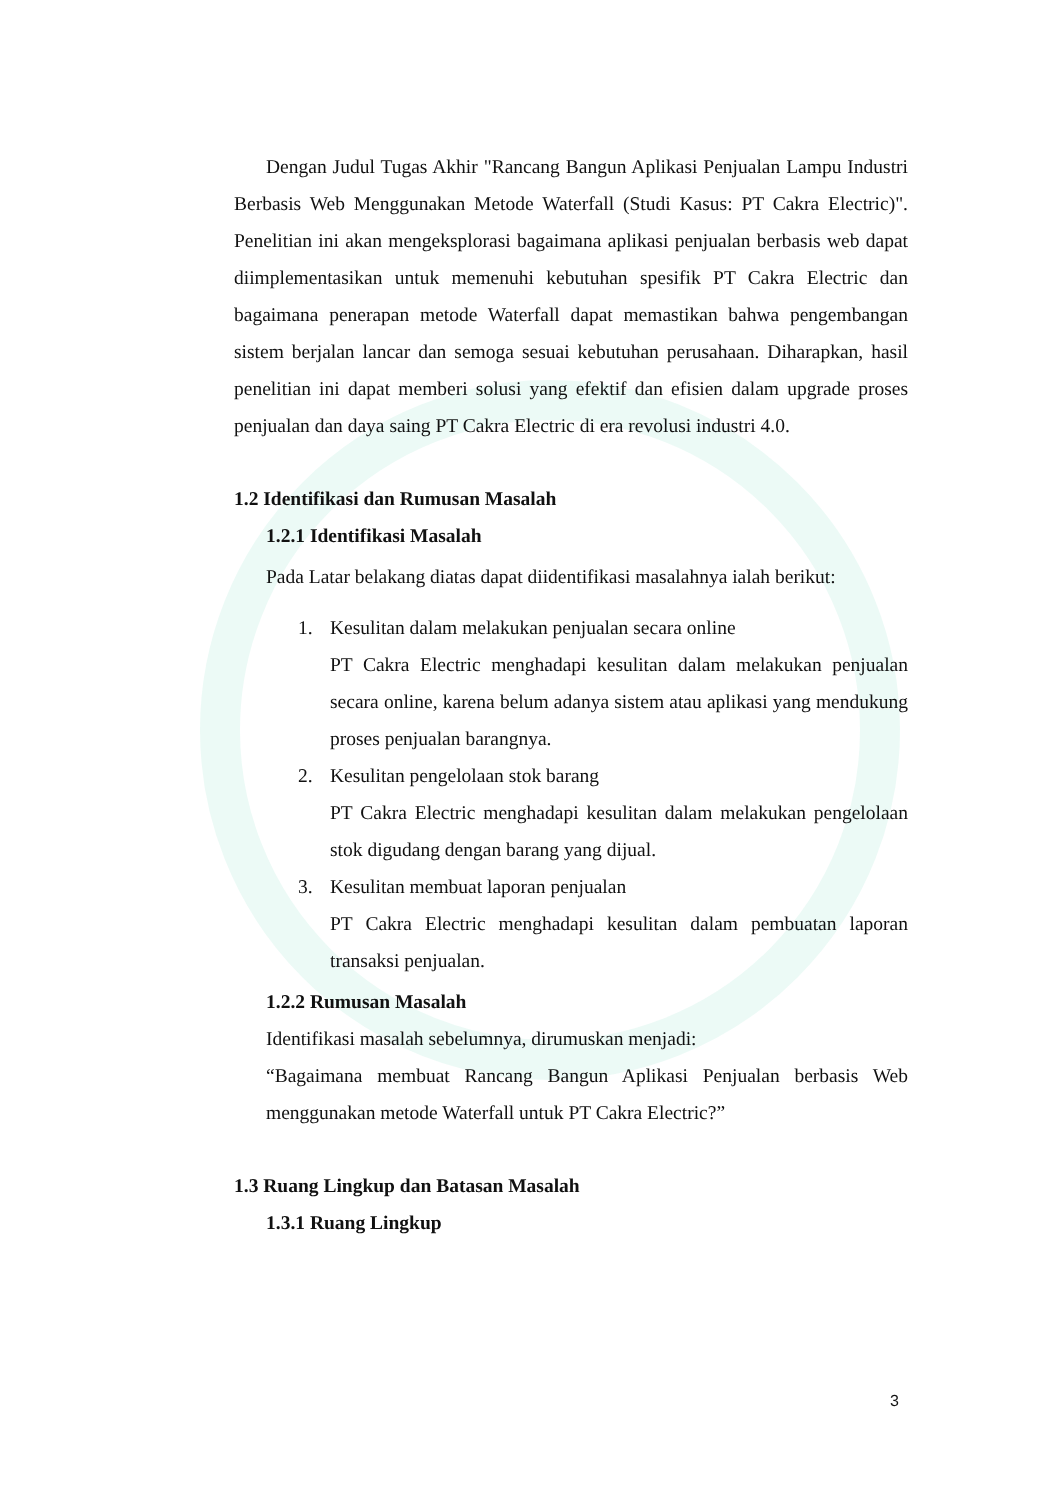Dengan Judul Tugas Akhir "Rancang Bangun Aplikasi Penjualan Lampu Industri Berbasis Web Menggunakan Metode Waterfall (Studi Kasus: PT Cakra Electric)". Penelitian ini akan mengeksplorasi bagaimana aplikasi penjualan berbasis web dapat diimplementasikan untuk memenuhi kebutuhan spesifik PT Cakra Electric dan bagaimana penerapan metode Waterfall dapat memastikan bahwa pengembangan sistem berjalan lancar dan semoga sesuai kebutuhan perusahaan. Diharapkan, hasil penelitian ini dapat memberi solusi yang efektif dan efisien dalam upgrade proses penjualan dan daya saing PT Cakra Electric di era revolusi industri 4.0.
1.2 Identifikasi dan Rumusan Masalah
1.2.1 Identifikasi Masalah
Pada Latar belakang diatas dapat diidentifikasi masalahnya ialah berikut:
1. Kesulitan dalam melakukan penjualan secara online
PT Cakra Electric menghadapi kesulitan dalam melakukan penjualan secara online, karena belum adanya sistem atau aplikasi yang mendukung proses penjualan barangnya.
2. Kesulitan pengelolaan stok barang
PT Cakra Electric menghadapi kesulitan dalam melakukan pengelolaan stok digudang dengan barang yang dijual.
3. Kesulitan membuat laporan penjualan
PT Cakra Electric menghadapi kesulitan dalam pembuatan laporan transaksi penjualan.
1.2.2 Rumusan Masalah
Identifikasi masalah sebelumnya, dirumuskan menjadi:
“Bagaimana membuat Rancang Bangun Aplikasi Penjualan berbasis Web menggunakan metode Waterfall untuk PT Cakra Electric?”
1.3 Ruang Lingkup dan Batasan Masalah
1.3.1 Ruang Lingkup
3